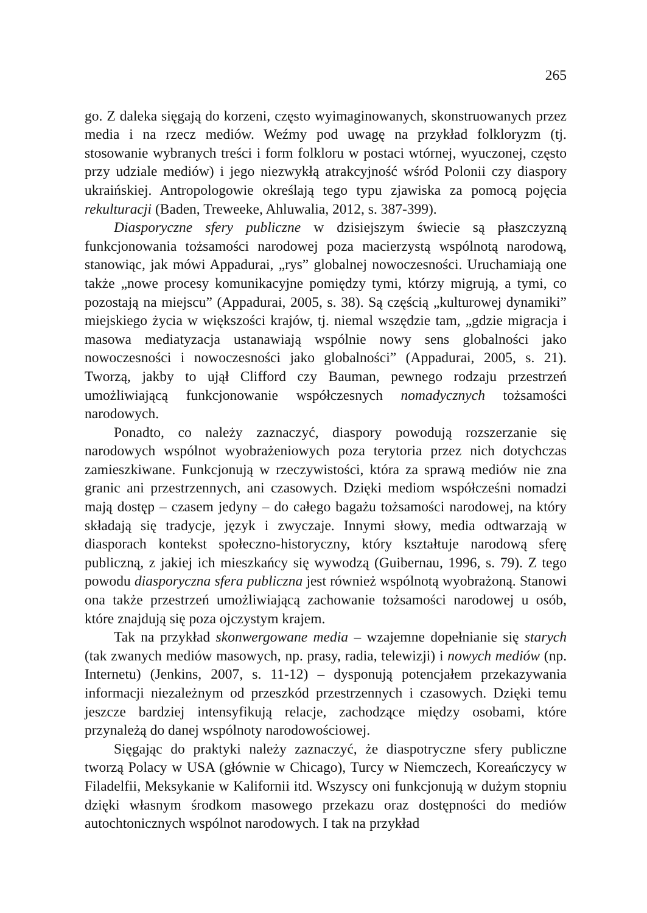265
go. Z daleka sięgają do korzeni, często wyimaginowanych, skonstruowanych przez media i na rzecz mediów. Weźmy pod uwagę na przykład folkloryzm (tj. stosowanie wybranych treści i form folkloru w postaci wtórnej, wyuczonej, często przy udziale mediów) i jego niezwykłą atrakcyjność wśród Polonii czy diaspory ukraińskiej. Antropologowie określają tego typu zjawiska za pomocą pojęcia rekulturacji (Baden, Treweeke, Ahluwalia, 2012, s. 387-399).
Diasporyczne sfery publiczne w dzisiejszym świecie są płaszczyzną funkcjonowania tożsamości narodowej poza macierzystą wspólnotą narodową, stanowiąc, jak mówi Appadurai, „rys” globalnej nowoczesności. Uruchamiają one także „nowe procesy komunikacyjne pomiędzy tymi, którzy migrują, a tymi, co pozostają na miejscu” (Appadurai, 2005, s. 38). Są częścią „kulturowej dynamiki” miejskiego życia w większości krajów, tj. niemal wszędzie tam, „gdzie migracja i masowa mediatyzacja ustanawiają wspólnie nowy sens globalności jako nowoczesności i nowoczesności jako globalności” (Appadurai, 2005, s. 21). Tworzą, jakby to ujął Clifford czy Bauman, pewnego rodzaju przestrzeń umożliwiającą funkcjonowanie współczesnych nomadycznych tożsamości narodowych.
Ponadto, co należy zaznaczyć, diaspory powodują rozszerzanie się narodowych wspólnot wyobrażeniowych poza terytoria przez nich dotychczas zamieszkiwane. Funkcjonują w rzeczywistości, która za sprawą mediów nie zna granic ani przestrzennych, ani czasowych. Dzięki mediom współcześni nomadzi mają dostęp – czasem jedyny – do całego bagażu tożsamości narodowej, na który składają się tradycje, język i zwyczaje. Innymi słowy, media odtwarzają w diasporach kontekst społeczno-historyczny, który kształtuje narodową sferę publiczną, z jakiej ich mieszkańcy się wywodzą (Guibernau, 1996, s. 79). Z tego powodu diasporyczna sfera publiczna jest również wspólnotą wyobrażoną. Stanowi ona także przestrzeń umożliwiającą zachowanie tożsamości narodowej u osób, które znajdują się poza ojczystym krajem.
Tak na przykład skonwergowane media – wzajemne dopełnianie się starych (tak zwanych mediów masowych, np. prasy, radia, telewizji) i nowych mediów (np. Internetu) (Jenkins, 2007, s. 11-12) – dysponują potencjałem przekazywania informacji niezależnym od przeszkód przestrzennych i czasowych. Dzięki temu jeszcze bardziej intensyfikują relacje, zachodzące między osobami, które przynależą do danej wspólnoty narodowościowej.
Sięgając do praktyki należy zaznaczyć, że diaspotryczne sfery publiczne tworzą Polacy w USA (głównie w Chicago), Turcy w Niemczech, Koreańczycy w Filadelfii, Meksykanie w Kalifornii itd. Wszyscy oni funkcjonują w dużym stopniu dzięki własnym środkom masowego przekazu oraz dostępności do mediów autochtonicznych wspólnot narodowych. I tak na przykład